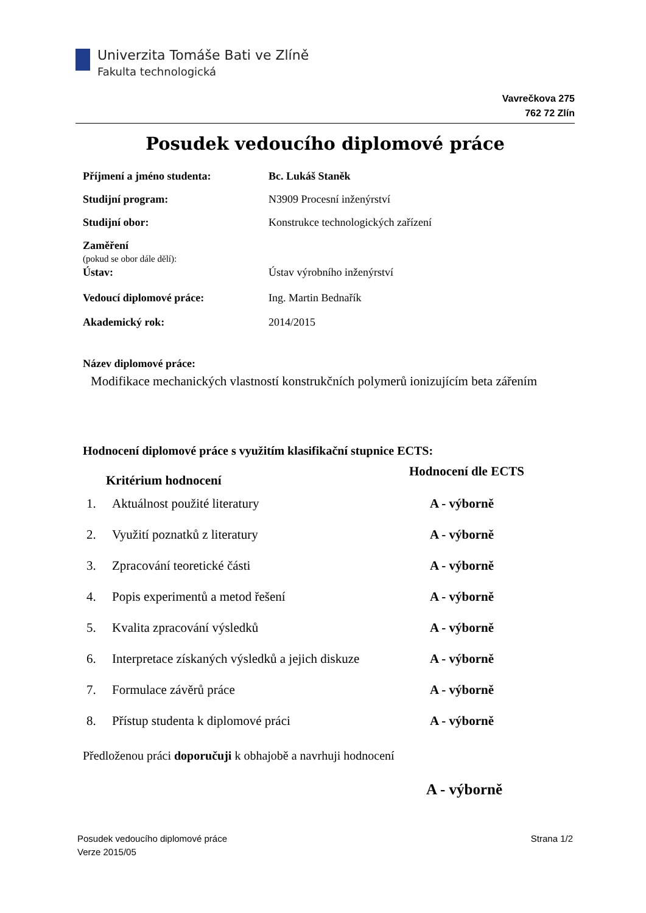Univerzita Tomáše Bati ve Zlíně
Fakulta technologická
Vavrečkova 275
762 72 Zlín
Posudek vedoucího diplomové práce
| Příjmení a jméno studenta: | Bc. Lukáš Staněk |
| Studijní program: | N3909 Procesní inženýrství |
| Studijní obor: | Konstrukce technologických zařízení |
| Zaměření (pokud se obor dále dělí): | |
| Ústav: | Ústav výrobního inženýrství |
| Vedoucí diplomové práce: | Ing. Martin Bednařík |
| Akademický rok: | 2014/2015 |
Název diplomové práce:
Modifikace mechanických vlastností konstrukčních polymerů ionizujícím beta zářením
Hodnocení diplomové práce s využitím klasifikační stupnice ECTS:
| Kritérium hodnocení | | Hodnocení dle ECTS |
| --- | --- | --- |
| 1. | Aktuálnost použité literatury | A - výborně |
| 2. | Využití poznatků z literatury | A - výborně |
| 3. | Zpracování teoretické části | A - výborně |
| 4. | Popis experimentů a metod řešení | A - výborně |
| 5. | Kvalita zpracování výsledků | A - výborně |
| 6. | Interpretace získaných výsledků a jejich diskuze | A - výborně |
| 7. | Formulace závěrů práce | A - výborně |
| 8. | Přístup studenta k diplomové práci | A - výborně |
Předloženou práci doporučuji k obhajobě a navrhuji hodnocení
A - výborně
Posudek vedoucího diplomové práce
Verze 2015/05
Strana 1/2